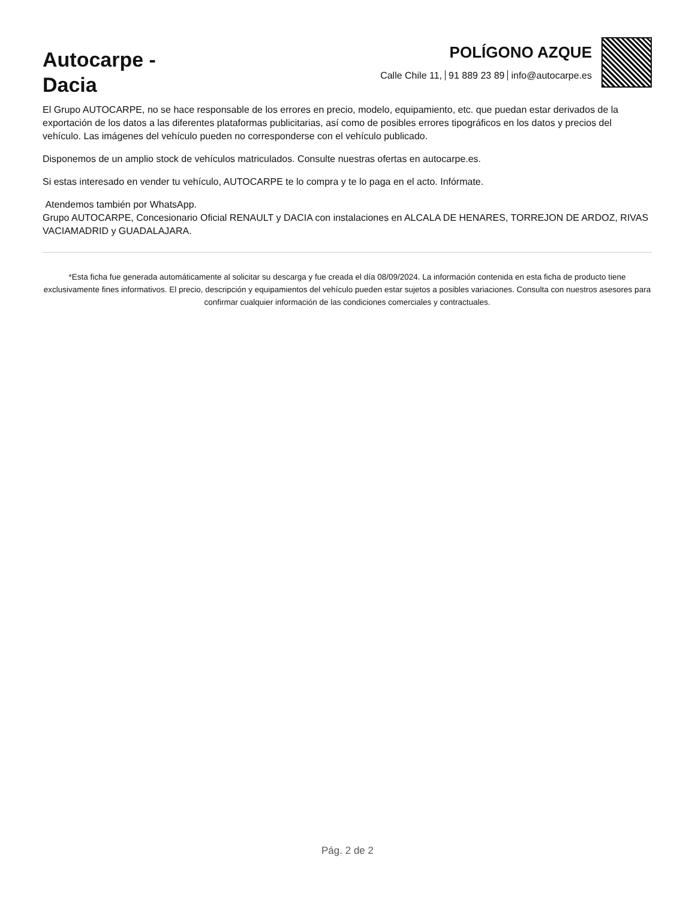Autocarpe -
Dacia
POLÍGONO AZQUE
Calle Chile 11, 91 889 23 89 info@autocarpe.es
El Grupo AUTOCARPE, no se hace responsable de los errores en precio, modelo, equipamiento, etc. que puedan estar derivados de la exportación de los datos a las diferentes plataformas publicitarias, así como de posibles errores tipográficos en los datos y precios del vehículo. Las imágenes del vehículo pueden no corresponderse con el vehículo publicado.
Disponemos de un amplio stock de vehículos matriculados. Consulte nuestras ofertas en autocarpe.es.
Si estas interesado en vender tu vehículo, AUTOCARPE te lo compra y te lo paga en el acto. Infórmate.
Atendemos también por WhatsApp.
Grupo AUTOCARPE, Concesionario Oficial RENAULT y DACIA con instalaciones en ALCALA DE HENARES, TORREJON DE ARDOZ, RIVAS VACIAMADRID y GUADALAJARA.
*Esta ficha fue generada automáticamente al solicitar su descarga y fue creada el día 08/09/2024. La información contenida en esta ficha de producto tiene exclusivamente fines informativos. El precio, descripción y equipamientos del vehículo pueden estar sujetos a posibles variaciones. Consulta con nuestros asesores para confirmar cualquier información de las condiciones comerciales y contractuales.
Pág. 2 de 2